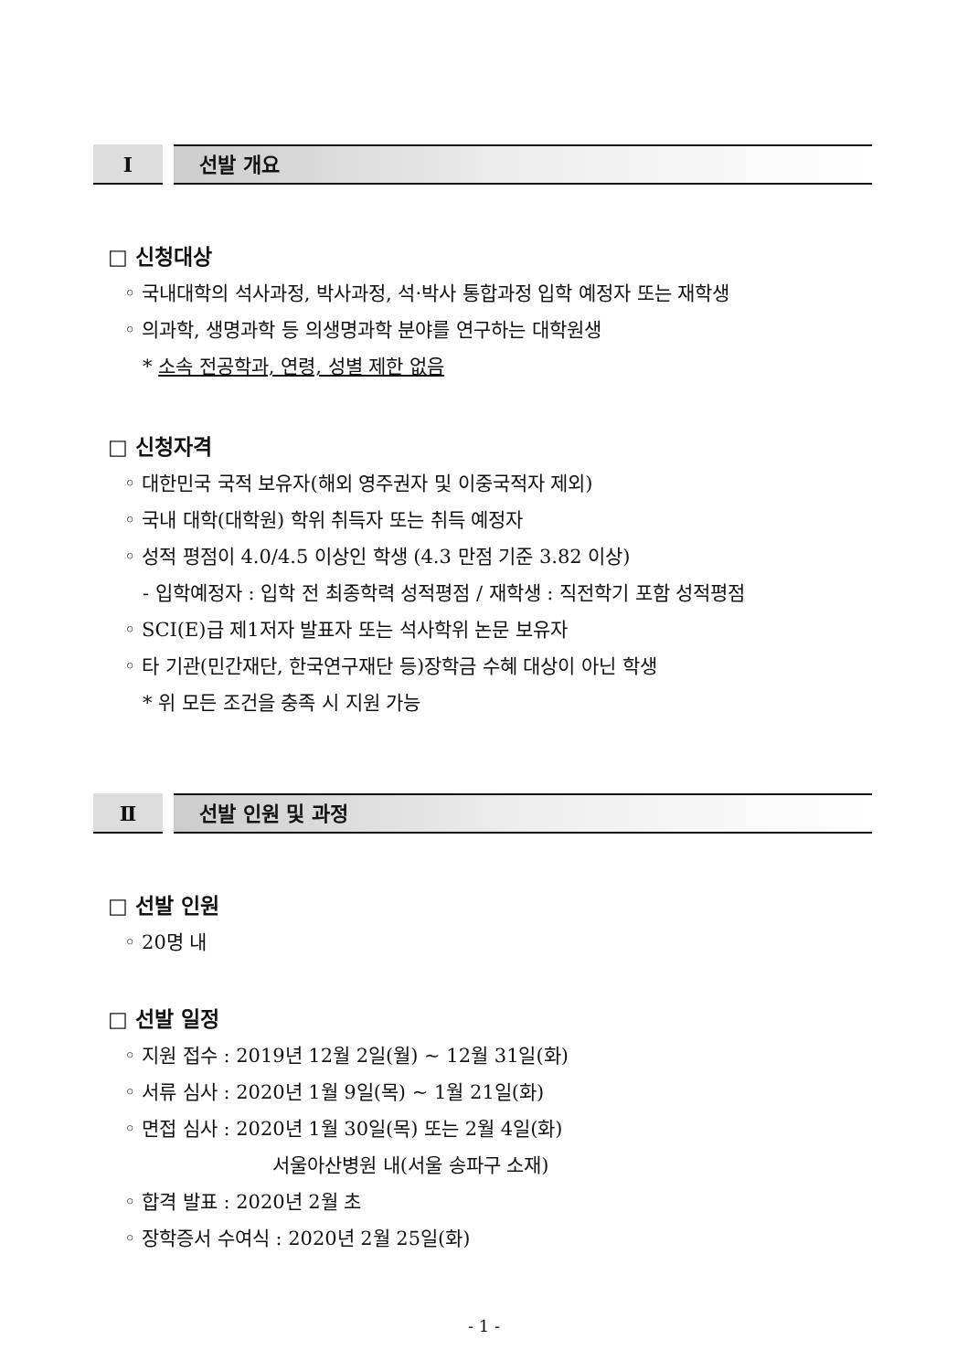Ⅰ
선발 개요
□ 신청대상
◦ 국내대학의 석사과정, 박사과정, 석·박사 통합과정 입학 예정자 또는 재학생
◦ 의과학, 생명과학 등 의생명과학 분야를 연구하는 대학원생
* 소속 전공학과, 연령, 성별 제한 없음
□ 신청자격
◦ 대한민국 국적 보유자(해외 영주권자 및 이중국적자 제외)
◦ 국내 대학(대학원) 학위 취득자 또는 취득 예정자
◦ 성적 평점이 4.0/4.5 이상인 학생 (4.3 만점 기준 3.82 이상)
- 입학예정자 : 입학 전 최종학력 성적평점 / 재학생 : 직전학기 포함 성적평점
◦ SCI(E)급 제1저자 발표자 또는 석사학위 논문 보유자
◦ 타 기관(민간재단, 한국연구재단 등)장학금 수혜 대상이 아닌 학생
* 위 모든 조건을 충족 시 지원 가능
Ⅱ
선발 인원 및 과정
□ 선발 인원
◦ 20명 내
□ 선발 일정
◦ 지원 접수 : 2019년 12월 2일(월) ~ 12월 31일(화)
◦ 서류 심사 : 2020년 1월 9일(목) ~ 1월 21일(화)
◦ 면접 심사 : 2020년 1월 30일(목) 또는 2월 4일(화)
서울아산병원 내(서울 송파구 소재)
◦ 합격 발표 : 2020년 2월 초
◦ 장학증서 수여식 : 2020년 2월 25일(화)
- 1 -